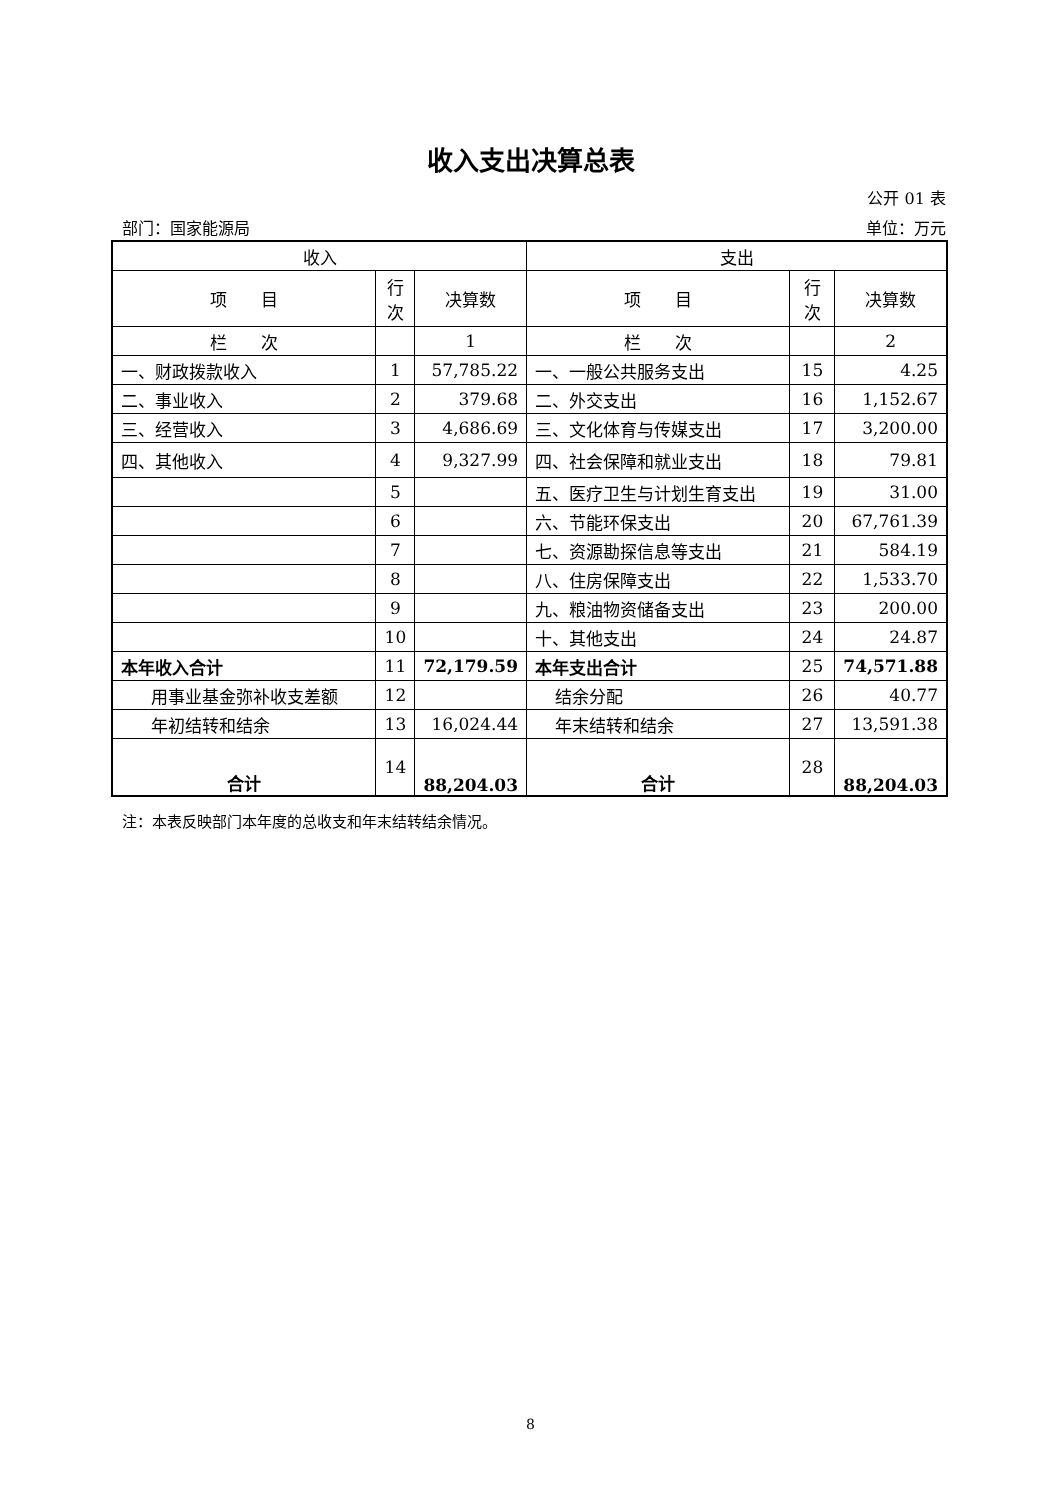收入支出决算总表
公开 01 表
部门：国家能源局 单位：万元
| 收入 | | | 支出 | | |
| --- | --- | --- | --- | --- | --- |
| 项 目 | 行 次 | 决算数 | 项 目 | 行 次 | 决算数 |
| 栏 次 | | 1 | 栏 次 | | 2 |
| 一、财政拨款收入 | 1 | 57,785.22 | 一、一般公共服务支出 | 15 | 4.25 |
| 二、事业收入 | 2 | 379.68 | 二、外交支出 | 16 | 1,152.67 |
| 三、经营收入 | 3 | 4,686.69 | 三、文化体育与传媒支出 | 17 | 3,200.00 |
| 四、其他收入 | 4 | 9,327.99 | 四、社会保障和就业支出 | 18 | 79.81 |
| | 5 | | 五、医疗卫生与计划生育支出 | 19 | 31.00 |
| | 6 | | 六、节能环保支出 | 20 | 67,761.39 |
| | 7 | | 七、资源勘探信息等支出 | 21 | 584.19 |
| | 8 | | 八、住房保障支出 | 22 | 1,533.70 |
| | 9 | | 九、粮油物资储备支出 | 23 | 200.00 |
| | 10 | | 十、其他支出 | 24 | 24.87 |
| 本年收入合计 | 11 | 72,179.59 | 本年支出合计 | 25 | 74,571.88 |
| 用事业基金弥补收支差额 | 12 | | 结余分配 | 26 | 40.77 |
| 年初结转和结余 | 13 | 16,024.44 | 年末结转和结余 | 27 | 13,591.38 |
| 合计 | 14 | 88,204.03 | 合计 | 28 | 88,204.03 |
注：本表反映部门本年度的总收支和年末结转结余情况。
8